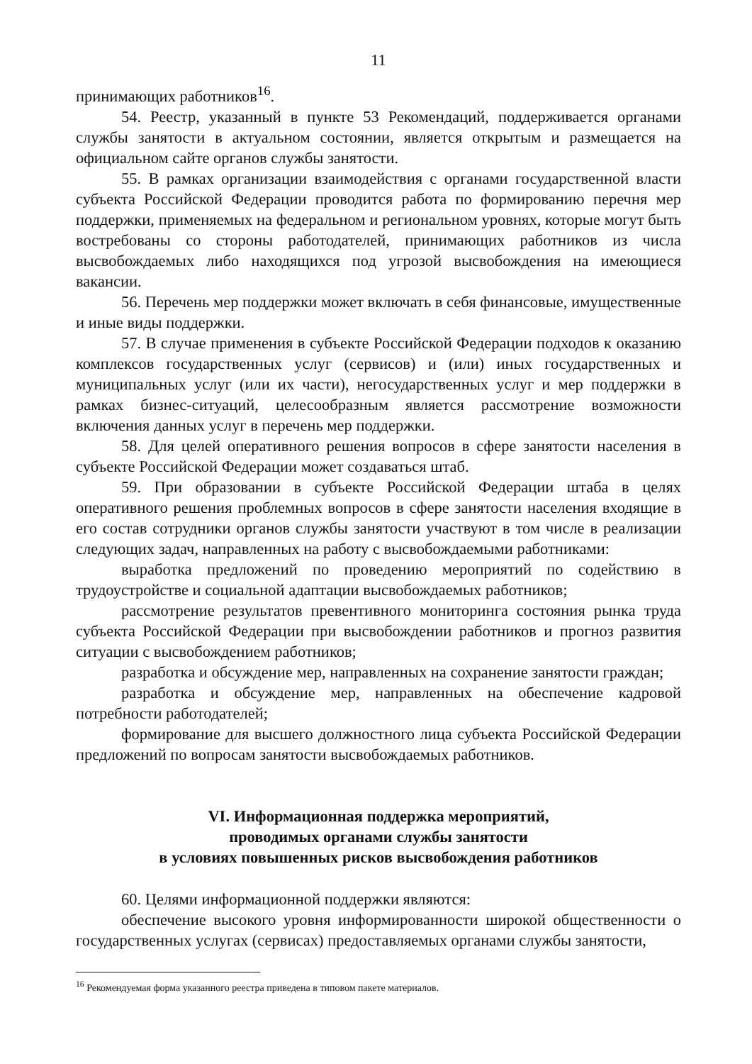11
принимающих работников<sup>16</sup>.
54. Реестр, указанный в пункте 53 Рекомендаций, поддерживается органами службы занятости в актуальном состоянии, является открытым и размещается на официальном сайте органов службы занятости.
55. В рамках организации взаимодействия с органами государственной власти субъекта Российской Федерации проводится работа по формированию перечня мер поддержки, применяемых на федеральном и региональном уровнях, которые могут быть востребованы со стороны работодателей, принимающих работников из числа высвобождаемых либо находящихся под угрозой высвобождения на имеющиеся вакансии.
56. Перечень мер поддержки может включать в себя финансовые, имущественные и иные виды поддержки.
57. В случае применения в субъекте Российской Федерации подходов к оказанию комплексов государственных услуг (сервисов) и (или) иных государственных и муниципальных услуг (или их части), негосударственных услуг и мер поддержки в рамках бизнес-ситуаций, целесообразным является рассмотрение возможности включения данных услуг в перечень мер поддержки.
58. Для целей оперативного решения вопросов в сфере занятости населения в субъекте Российской Федерации может создаваться штаб.
59. При образовании в субъекте Российской Федерации штаба в целях оперативного решения проблемных вопросов в сфере занятости населения входящие в его состав сотрудники органов службы занятости участвуют в том числе в реализации следующих задач, направленных на работу с высвобождаемыми работниками:
выработка предложений по проведению мероприятий по содействию в трудоустройстве и социальной адаптации высвобождаемых работников;
рассмотрение результатов превентивного мониторинга состояния рынка труда субъекта Российской Федерации при высвобождении работников и прогноз развития ситуации с высвобождением работников;
разработка и обсуждение мер, направленных на сохранение занятости граждан;
разработка и обсуждение мер, направленных на обеспечение кадровой потребности работодателей;
формирование для высшего должностного лица субъекта Российской Федерации предложений по вопросам занятости высвобождаемых работников.
VI. Информационная поддержка мероприятий,
проводимых органами службы занятости
в условиях повышенных рисков высвобождения работников
60. Целями информационной поддержки являются:
обеспечение высокого уровня информированности широкой общественности о государственных услугах (сервисах) предоставляемых органами службы занятости,
<sup>16</sup> Рекомендуемая форма указанного реестра приведена в типовом пакете материалов.